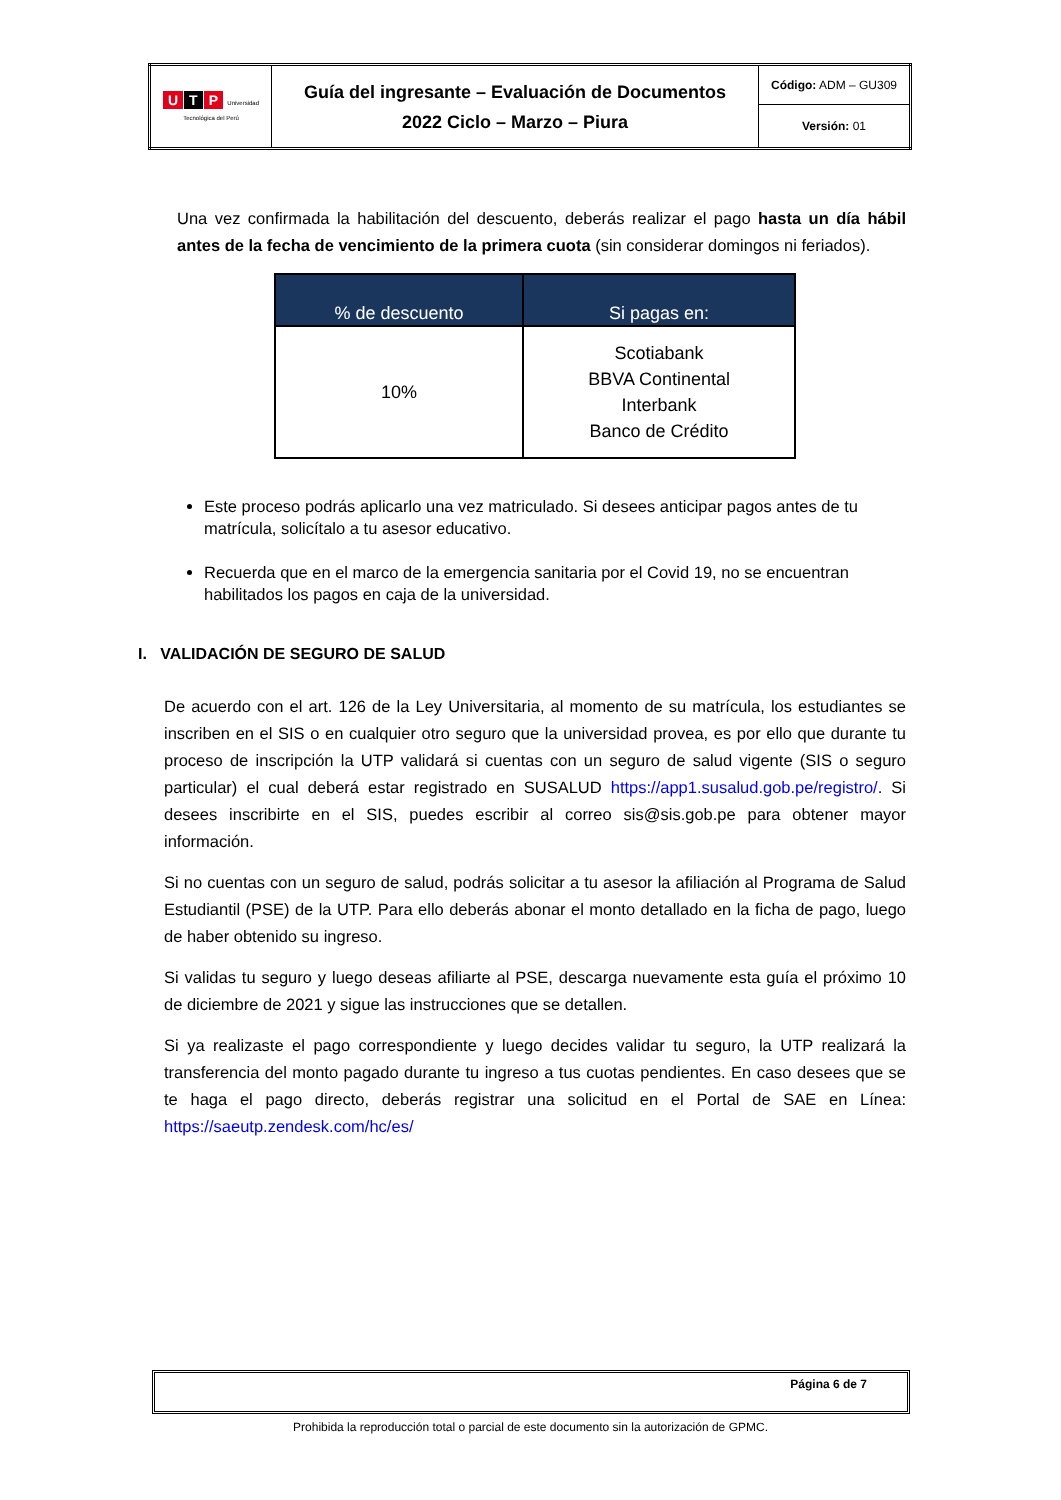| U T P Universidad Tecnológica del Perú | Guía del ingresante – Evaluación de Documentos 2022 Ciclo – Marzo – Piura | Código: ADM – GU309 |
| | | Versión: 01 |
Una vez confirmada la habilitación del descuento, deberás realizar el pago hasta un día hábil antes de la fecha de vencimiento de la primera cuota (sin considerar domingos ni feriados).
| % de descuento | Si pagas en: |
| --- | --- |
| 10% | Scotiabank BBVA Continental Interbank Banco de Crédito |
Este proceso podrás aplicarlo una vez matriculado. Si desees anticipar pagos antes de tu matrícula, solicítalo a tu asesor educativo.
Recuerda que en el marco de la emergencia sanitaria por el Covid 19, no se encuentran habilitados los pagos en caja de la universidad.
I. VALIDACIÓN DE SEGURO DE SALUD
De acuerdo con el art. 126 de la Ley Universitaria, al momento de su matrícula, los estudiantes se inscriben en el SIS o en cualquier otro seguro que la universidad provea, es por ello que durante tu proceso de inscripción la UTP validará si cuentas con un seguro de salud vigente (SIS o seguro particular) el cual deberá estar registrado en SUSALUD https://app1.susalud.gob.pe/registro/. Si desees inscribirte en el SIS, puedes escribir al correo sis@sis.gob.pe para obtener mayor información.
Si no cuentas con un seguro de salud, podrás solicitar a tu asesor la afiliación al Programa de Salud Estudiantil (PSE) de la UTP. Para ello deberás abonar el monto detallado en la ficha de pago, luego de haber obtenido su ingreso.
Si validas tu seguro y luego deseas afiliarte al PSE, descarga nuevamente esta guía el próximo 10 de diciembre de 2021 y sigue las instrucciones que se detallen.
Si ya realizaste el pago correspondiente y luego decides validar tu seguro, la UTP realizará la transferencia del monto pagado durante tu ingreso a tus cuotas pendientes. En caso desees que se te haga el pago directo, deberás registrar una solicitud en el Portal de SAE en Línea: https://saeutp.zendesk.com/hc/es/
Página 6 de 7
Prohibida la reproducción total o parcial de este documento sin la autorización de GPMC.